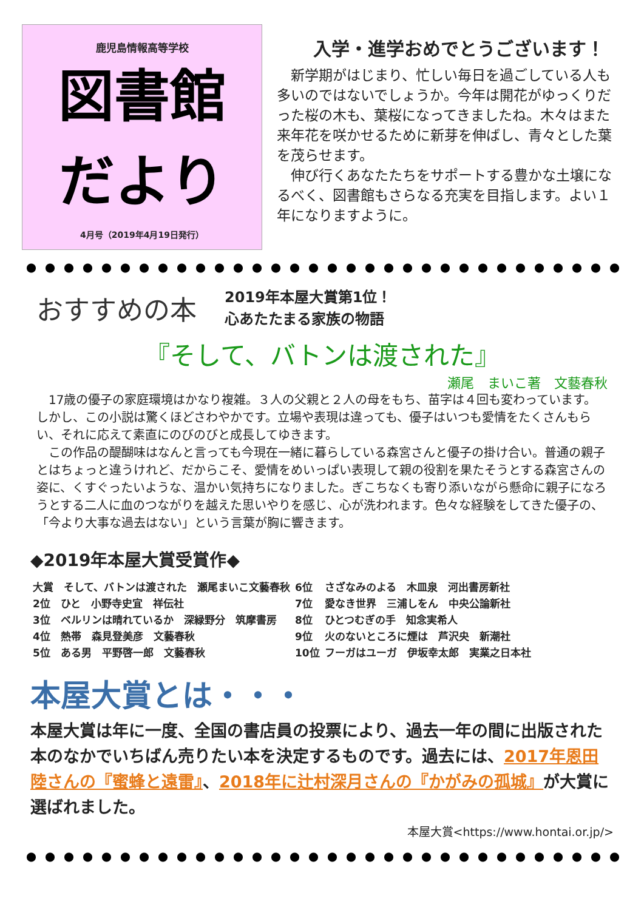鹿児島情報高等学校
図書館
だより
4月号（2019年4月19日発行）
入学・進学おめでとうございます！
　新学期がはじまり、忙しい毎日を過ごしている人も多いのではないでしょうか。今年は開花がゆっくりだった桜の木も、葉桜になってきましたね。木々はまた来年花を咲かせるために新芽を伸ばし、青々とした葉を茂らせます。
　伸び行くあなたたちをサポートする豊かな土壌になるべく、図書館もさらなる充実を目指します。よい１年になりますように。
おすすめの本
2019年本屋大賞第1位！
心あたたまる家族の物語
『そして、バトンは渡された』
瀬尾　まいこ著　文藝春秋
　17歳の優子の家庭環境はかなり複雑。３人の父親と２人の母をもち、苗字は４回も変わっています。しかし、この小説は驚くほどさわやかです。立場や表現は違っても、優子はいつも愛情をたくさんもらい、それに応えて素直にのびのびと成長してゆきます。
　この作品の醍醐味はなんと言っても今現在一緒に暮らしている森宮さんと優子の掛け合い。普通の親子とはちょっと違うけれど、だからこそ、愛情をめいっぱい表現して親の役割を果たそうとする森宮さんの姿に、くすぐったいような、温かい気持ちになりました。ぎこちなくも寄り添いながら懸命に親子になろうとする二人に血のつながりを越えた思いやりを感じ、心が洗われます。色々な経験をしてきた優子の、「今より大事な過去はない」という言葉が胸に響きます。
◆2019年本屋大賞受賞作◆
| 大賞 そして、バトンは渡された 瀬尾まいこ文藝春秋 | 6位 | さざなみのよる 木皿泉 河出書房新社 |
| 2位 ひと 小野寺史宜 祥伝社 | 7位 | 愛なき世界 三浦しをん 中央公論新社 |
| 3位 ベルリンは晴れているか 深緑野分 筑摩書房 | 8位 | ひとつむぎの手 知念実希人 |
| 4位 熱帯 森見登美彦 文藝春秋 | 9位 | 火のないところに煙は 芦沢央 新潮社 |
| 5位 ある男 平野啓一郎 文藝春秋 | 10位 | フーガはユーガ 伊坂幸太郎 実業之日本社 |
本屋大賞とは・・・
本屋大賞は年に一度、全国の書店員の投票により、過去一年の間に出版された本のなかでいちばん売りたい本を決定するものです。過去には、2017年恩田陸さんの『蜜蜂と遠雷』、2018年に辻村深月さんの『かがみの孤城』が大賞に選ばれました。
本屋大賞<https://www.hontai.or.jp/>